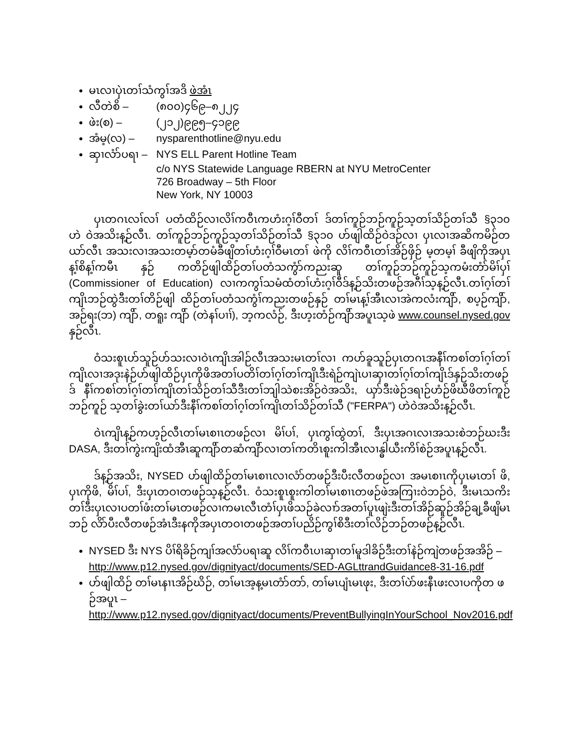မၤလၢပှဲၤတၢ်သံကွၢ်အဒိ ဖဲအံၤ
လီတဲစိ – (၈၀၀)၄၆၉–၈၂၂၄
ဖဲး(စ) – (၂၁၂)၉၉၅–၄၁၉၉
အံမ့(လ) – nysparenthotline@nyu.edu
ဆှၢလံာ်ပရၢ – NYS ELL Parent Hotline Team
c/o NYS Statewide Language RBERN at NYU MetroCenter
726 Broadway – 5th Floor
New York, NY 10003
ပှၤတဂၤလၢ်လၢ် ပတံထိဉ်လၢလိၢ်ကဝီၤကဟံးဂ့ၢ်ဝီတၢ် ဒ်တၢ်ကူဉ်ဘဉ်ကူဉ်သ့တၢ်သိဉ်တၢ်သီ §၃၁၀ ဟဲ ဝဲအသိးန့ဉ်လီၤ. တၢ်ကူဉ်ဘဉ်ကူဉ်သ့တၢ်သိဉ်တၢ်သီ §၃၁၀ ဟ်ဖျါထိဉ်ဝဲဒဉ်လၢ ပှၤလၢအဆိကမိဉ်တယာ်လီၤ အသးလၢအသးတမ့ာ်တမံခီဖျိတၢ်ဟံးဂ့ၢ်ဝီမၤတၢ် ဖဲကို လိၢ်ကဝီၤတၢ်အိဉ်ဖှိဉ် မ့တမ့ၢ် ခီဖျိကိုအပှၤန့ၢ်စိန့ၢ်ကမီၤ နှဉ် ကတိဉ်ဖျါထိဉ်တၢ်ပတံသကွံာ်ကညးဆူ တၢ်ကူဉ်ဘဉ်ကူဉ်သ့ကမံးတံာ်မိၢ်ပှၢ် (Commissioner of Education) လၢကကွၢ်သမံထံတၢ်ဟံးဂ့ၢ်ဝီဒ်န့ဉ်သိးတဖဉ်အဂီၢ်သ့န့ဉ်လီၤ.တၢ်ဂ့ၢ်တၢ်ကျိၤဘဉ်ထွဲဒီးတၢ်တိဉ်ဖျါ ထိဉ်တၢ်ပတံသကွံၢ်ကညးတဖဉ်နှဉ် တၢ်မၤန့ၢ်အီၤလၢအဲကလံးကျိာ်, စပ့ဉ်ကျိာ်, အဉ်ရး(ဘ) ကျိာ်, တရူး ကျိာ် (တဲနၢ်ပၢၢ်), ဘ့ကလံဉ်, ဒီးဟ့းတံဉ်ကျိာ်အပူၤသ့ဖဲ www.counsel.nysed.gov နှဉ်လီၤ.
ဝံသးစူၤဟ်သူဉ်ဟ်သးလၢဝဲၤကျိၤအါဉ်လီၤအသးမၤတၢ်လၢ ကဟ်ခူသူဉ်ပှၤတဂၤအနီၢ်ကစၢ်တၢ်ဂ့ၢ်တၢ် ကျိၤလၢအဒုးနဲဉ်ဟ်ဖျါထိဉ်ပှၤကိုဖိအတၢ်ပတိၢ်တၢ်ဂ့ၢ်တၢ်ကျိၤဒီးရဲဉ်ကျဲၤပၢဆှၢတၢ်ဂ့ၢ်တၢ်ကျိၤဒ်နှဉ်သိးတဖဉ် ဒ် နီၢ်ကစၢ်တၢ်ဂ့ၢ်တၢ်ကျိၤတၢ်သိဉ်တၢ်သီဒီးတၢ်ဘျါသဲစးအိဉ်ဝဲအသိး, ယှာ်ဒီးဖဲဉ်ဒရၢဉ်ဟံဉ်ဖိဃီဖိတၢ်ကူဉ်ဘဉ်ကူဉ် သ့တၢ်ခွဲးတၢ်ယာ်ဒီးနီၢ်ကစၢ်တၢ်ဂ့ၢ်တၢ်ကျိၤတၢ်သိဉ်တၢ်သီ ("FERPA") ဟဲဝဲအသိးန့ဉ်လီၤ.
ဝဲၤကျိၤန့ဉ်ကဟ့ဉ်လီၤတၢ်မၤစၢၤတဖဉ်လၢ မိၢ်ပၢ်, ပှၤကွၢ်ထွဲတၢ်, ဒီးပှၤအဂၤလၢအသးစဲဘဉ်ဃးဒီး DASA, ဒီးတၢ်ကွဲးကျိးထံအီၤဆူကျိာ်တဆံကျိာ်လၢတၢ်ကတိၤစူးကါအီၤလၢန္ဓါယီးကိၢ်စဲဉ်အပူၤန့ဉ်လီၤ.
ဒ်န့ဉ်အသိး, NYSED ဟ်ဖျါထိဉ်တၢ်မၤစၢၤလၢလံာ်တဖဉ်ဒီးပီးလီတဖဉ်လၢ အမၤစၢၤကိုပှၤမၤတၢ် ဖိ, ပှၤကိုဖိ, မိၢ်ပၢ်, ဒီးပှၤတဝၢတဖဉ်သ့န့ဉ်လီၤ. ဝံသးစူၤစူးကါတၢ်မၤစၢၤတဖဉ်ဖဲအကြၢးဝဲဘဉ်ဝဲ, ဒီးမၤသကိး တၢ်ဒီးပှၤလၢပတၢ်ဖံးတၢ်မၤတဖဉ်လၢကမၤလီၤတံၢ်ပှၤဖိသဉ်ခဲလၢာ်အတၢ်ပူၤဖျဲးဒီးတၢ်အိဉ်ဆူဉ်အိဉ်ချ့ခီဖျိမၤဘဉ် လိာ်ပီးလီတဖဉ်အံၤဒီးနကိုအပှၤတဝၢတဖဉ်အတၢ်ပညိဉ်ကွၢ်စိဒီးတၢ်လိဉ်ဘဉ်တဖဉ်န့ဉ်လီၤ.
NYSED ဒီး NYS ပိၢ်ရိခိဉ်ကျၢ်အလံာ်ပရၢဆူ လိၢ်ကဝီၤပၢဆှၢတၢ်မူဒါခိဉ်ဒီးတၢ်နဲဉ်ကျဲတဖဉ်အအိဉ် – http://www.p12.nysed.gov/dignityact/documents/SED-AGLttrandGuidance8-31-16.pdf
ဟ်ဖျါထိဉ် တၢ်မၤနၢၤအိဉ်ဃိဉ်, တၢ်မၤအ့န့မၤတံာ်တာ်, တၢ်မၤပျံၤမၤဖုး, ဒီးတၢ်ပဲာ်ဖးနီၤဖးလၢပကိုတ ဖဉ်အပူၤ –
http://www.p12.nysed.gov/dignityact/documents/PreventBullyingInYourSchool_Nov2016.pdf